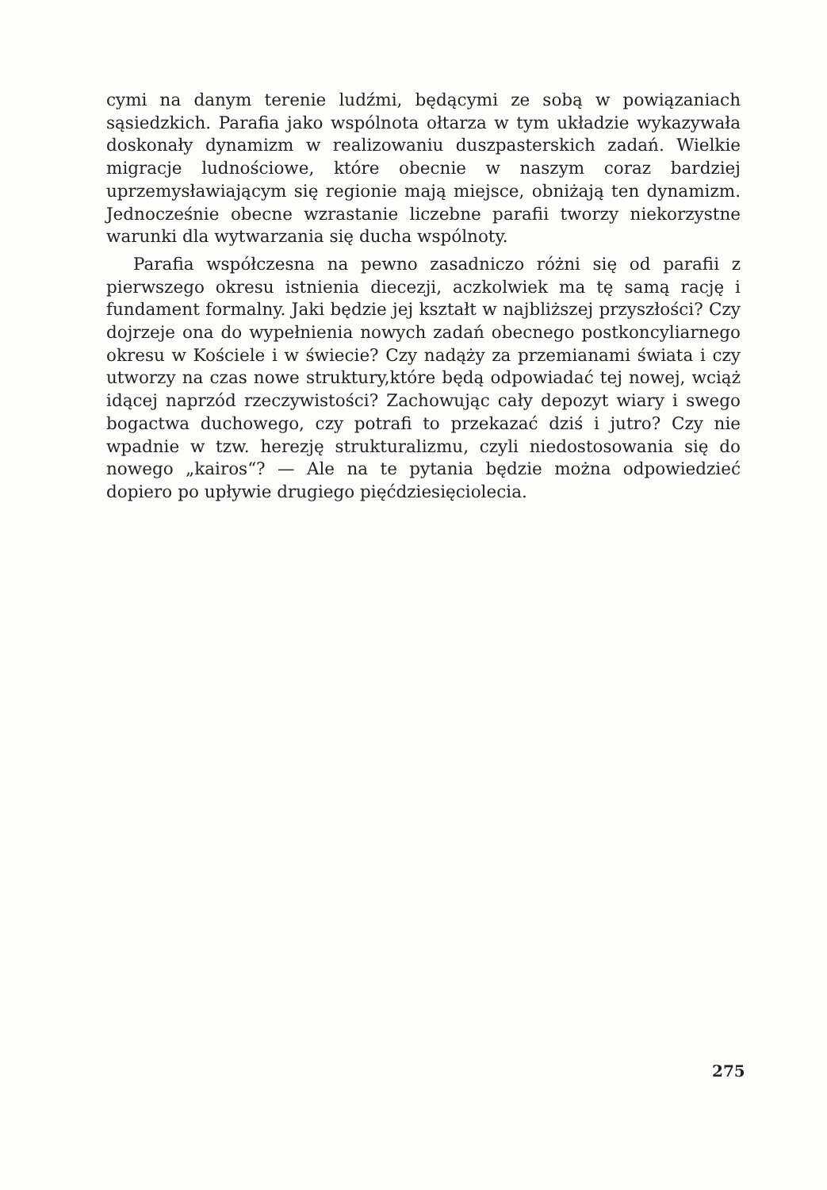cymi na danym terenie ludźmi, będącymi ze sobą w powiązaniach sąsiedzkich. Parafia jako wspólnota ołtarza w tym układzie wykazywała doskonały dynamizm w realizowaniu duszpasterskich zadań. Wielkie migracje ludnościowe, które obecnie w naszym coraz bardziej uprzemysławiającym się regionie mają miejsce, obniżają ten dynamizm. Jednocześnie obecne wzrastanie liczebne parafii tworzy niekorzystne warunki dla wytwarzania się ducha wspólnoty.
Parafia współczesna na pewno zasadniczo różni się od parafii z pierwszego okresu istnienia diecezji, aczkolwiek ma tę samą rację i fundament formalny. Jaki będzie jej kształt w najbliższej przyszłości? Czy dojrzeje ona do wypełnienia nowych zadań obecnego postkoncyliarnego okresu w Kościele i w świecie? Czy nadąży za przemianami świata i czy utworzy na czas nowe struktury,które będą odpowiadać tej nowej, wciąż idącej naprzód rzeczywistości? Zachowując cały depozyt wiary i swego bogactwa duchowego, czy potrafi to przekazać dziś i jutro? Czy nie wpadnie w tzw. herezję strukturalizmu, czyli niedostosowania się do nowego „kairos“? — Ale na te pytania będzie można odpowiedzieć dopiero po upływie drugiego pięćdziesięciolecia.
275